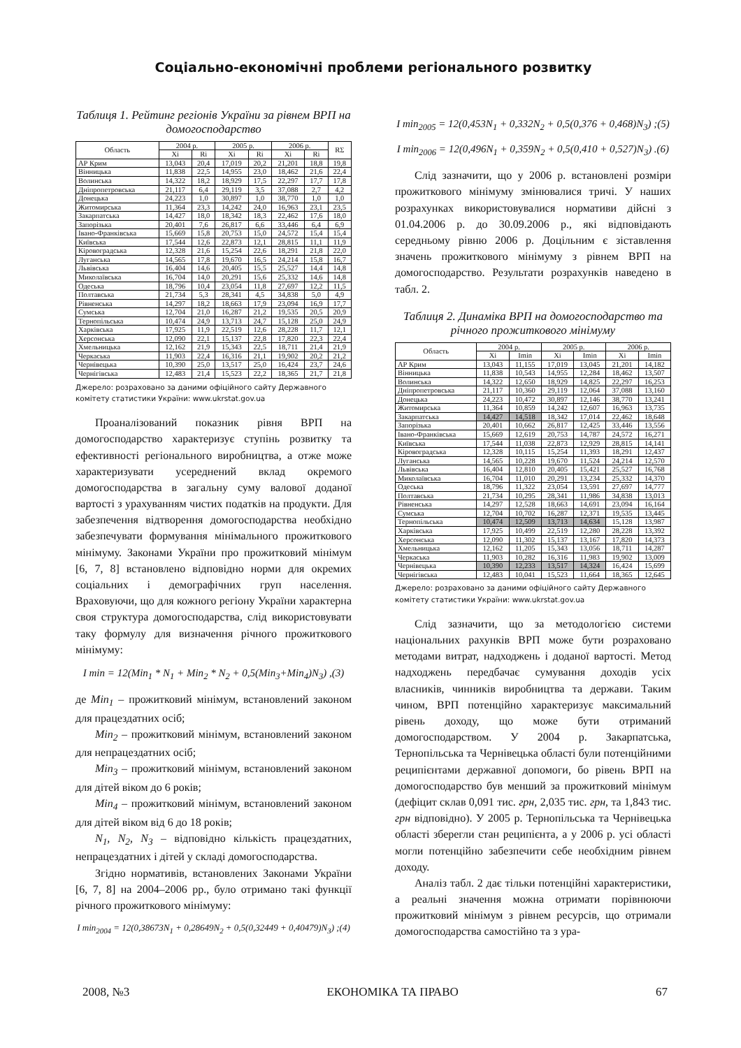Соціально-економічні проблеми регіонального розвитку
Таблиця 1. Рейтинг регіонів України за рівнем ВРП на домогосподарство
| Область | 2004 р. | | 2005 р. | | 2006 р. | | RΣ |
| --- | --- | --- | --- | --- | --- | --- | --- |
| | Xi | Ri | Xi | Ri | Xi | Ri | |
| АР Крим | 13,043 | 20,4 | 17,019 | 20,2 | 21,201 | 18,8 | 19,8 |
| Вінницька | 11,838 | 22,5 | 14,955 | 23,0 | 18,462 | 21,6 | 22,4 |
| Волинська | 14,322 | 18,2 | 18,929 | 17,5 | 22,297 | 17,7 | 17,8 |
| Дніпропетровська | 21,117 | 6,4 | 29,119 | 3,5 | 37,088 | 2,7 | 4,2 |
| Донецька | 24,223 | 1,0 | 30,897 | 1,0 | 38,770 | 1,0 | 1,0 |
| Житомирська | 11,364 | 23,3 | 14,242 | 24,0 | 16,963 | 23,1 | 23,5 |
| Закарпатська | 14,427 | 18,0 | 18,342 | 18,3 | 22,462 | 17,6 | 18,0 |
| Запорізька | 20,401 | 7,6 | 26,817 | 6,6 | 33,446 | 6,4 | 6,9 |
| Івано-Франківська | 15,669 | 15,8 | 20,753 | 15,0 | 24,572 | 15,4 | 15,4 |
| Київська | 17,544 | 12,6 | 22,873 | 12,1 | 28,815 | 11,1 | 11,9 |
| Кіровоградська | 12,328 | 21,6 | 15,254 | 22,6 | 18,291 | 21,8 | 22,0 |
| Луганська | 14,565 | 17,8 | 19,670 | 16,5 | 24,214 | 15,8 | 16,7 |
| Львівська | 16,404 | 14,6 | 20,405 | 15,5 | 25,527 | 14,4 | 14,8 |
| Миколаївська | 16,704 | 14,0 | 20,291 | 15,6 | 25,332 | 14,6 | 14,8 |
| Одеська | 18,796 | 10,4 | 23,054 | 11,8 | 27,697 | 12,2 | 11,5 |
| Полтавська | 21,734 | 5,3 | 28,341 | 4,5 | 34,838 | 5,0 | 4,9 |
| Рівненська | 14,297 | 18,2 | 18,663 | 17,9 | 23,094 | 16,9 | 17,7 |
| Сумська | 12,704 | 21,0 | 16,287 | 21,2 | 19,535 | 20,5 | 20,9 |
| Тернопільська | 10,474 | 24,9 | 13,713 | 24,7 | 15,128 | 25,0 | 24,9 |
| Харківська | 17,925 | 11,9 | 22,519 | 12,6 | 28,228 | 11,7 | 12,1 |
| Херсонська | 12,090 | 22,1 | 15,137 | 22,8 | 17,820 | 22,3 | 22,4 |
| Хмельницька | 12,162 | 21,9 | 15,343 | 22,5 | 18,711 | 21,4 | 21,9 |
| Черкаська | 11,903 | 22,4 | 16,316 | 21,1 | 19,902 | 20,2 | 21,2 |
| Чернівецька | 10,390 | 25,0 | 13,517 | 25,0 | 16,424 | 23,7 | 24,6 |
| Чернігівська | 12,483 | 21,4 | 15,523 | 22,2 | 18,365 | 21,7 | 21,8 |
Джерело: розраховано за даними офіційного сайту Державного комітету статистики України: www.ukrstat.gov.ua
Проаналізований показник рівня ВРП на домогосподарство характеризує ступінь розвитку та ефективності регіонального виробництва, а отже може характеризувати усереднений вклад окремого домогосподарства в загальну суму валової доданої вартості з урахуванням чистих податків на продукти. Для забезпечення відтворення домогосподарства необхідно забезпечувати формування мінімального прожиткового мінімуму. Законами України про прожитковий мінімум [6, 7, 8] встановлено відповідно норми для окремих соціальних і демографічних груп населення. Враховуючи, що для кожного регіону України характерна своя структура домогосподарства, слід використовувати таку формулу для визначення річного прожиткового мінімуму:
I min = 12(Min<sub>1</sub> * N<sub>1</sub> + Min<sub>2</sub> * N<sub>2</sub> + 0,5(Min<sub>3</sub>+Min<sub>4</sub>)N<sub>3</sub>) ,(3)
де Min<sub>1</sub> – прожитковий мінімум, встановлений законом для працездатних осіб;
Min<sub>2</sub> – прожитковий мінімум, встановлений законом для непрацездатних осіб;
Min<sub>3</sub> – прожитковий мінімум, встановлений законом для дітей віком до 6 років;
Min<sub>4</sub> – прожитковий мінімум, встановлений законом для дітей віком від 6 до 18 років;
N<sub>1</sub>, N<sub>2</sub>, N<sub>3</sub> – відповідно кількість працездатних, непрацездатних і дітей у складі домогосподарства.
Згідно нормативів, встановлених Законами України [6, 7, 8] на 2004–2006 рр., було отримано такі функції річного прожиткового мінімуму:
I min<sub>2004</sub> = 12(0,38673N<sub>1</sub> + 0,28649N<sub>2</sub> + 0,5(0,32449 + 0,40479)N<sub>3</sub>) ;(4)
I min<sub>2005</sub> = 12(0,453N<sub>1</sub> + 0,332N<sub>2</sub> + 0,5(0,376 + 0,468)N<sub>3</sub>) ;(5)
I min<sub>2006</sub> = 12(0,496N<sub>1</sub> + 0,359N<sub>2</sub> + 0,5(0,410 + 0,527)N<sub>3</sub>) .(6)
Слід зазначити, що у 2006 р. встановлені розміри прожиткового мінімуму змінювалися тричі. У наших розрахунках використовувалися нормативи дійсні з 01.04.2006 р. до 30.09.2006 р., які відповідають середньому рівню 2006 р. Доцільним є зіставлення значень прожиткового мінімуму з рівнем ВРП на домогосподарство. Результати розрахунків наведено в табл. 2.
Таблиця 2. Динаміка ВРП на домогосподарство та річного прожиткового мінімуму
| Область | 2004 р. | | 2005 р. | | 2006 р. | |
| --- | --- | --- | --- | --- | --- | --- |
| | Xi | Imin | Xi | Imin | Xi | Imin |
| АР Крим | 13,043 | 11,155 | 17,019 | 13,045 | 21,201 | 14,182 |
| Вінницька | 11,838 | 10,543 | 14,955 | 12,284 | 18,462 | 13,507 |
| Волинська | 14,322 | 12,650 | 18,929 | 14,825 | 22,297 | 16,253 |
| Дніпропетровська | 21,117 | 10,360 | 29,119 | 12,064 | 37,088 | 13,160 |
| Донецька | 24,223 | 10,472 | 30,897 | 12,146 | 38,770 | 13,241 |
| Житомирська | 11,364 | 10,859 | 14,242 | 12,607 | 16,963 | 13,735 |
| Закарпатська | 14,427 | 14,518 | 18,342 | 17,014 | 22,462 | 18,648 |
| Запорізька | 20,401 | 10,662 | 26,817 | 12,425 | 33,446 | 13,556 |
| Івано-Франківська | 15,669 | 12,619 | 20,753 | 14,787 | 24,572 | 16,271 |
| Київська | 17,544 | 11,038 | 22,873 | 12,929 | 28,815 | 14,141 |
| Кіровоградська | 12,328 | 10,115 | 15,254 | 11,393 | 18,291 | 12,437 |
| Луганська | 14,565 | 10,228 | 19,670 | 11,524 | 24,214 | 12,570 |
| Львівська | 16,404 | 12,810 | 20,405 | 15,421 | 25,527 | 16,768 |
| Миколаївська | 16,704 | 11,010 | 20,291 | 13,234 | 25,332 | 14,370 |
| Одеська | 18,796 | 11,322 | 23,054 | 13,591 | 27,697 | 14,777 |
| Полтавська | 21,734 | 10,295 | 28,341 | 11,986 | 34,838 | 13,013 |
| Рівненська | 14,297 | 12,528 | 18,663 | 14,691 | 23,094 | 16,164 |
| Сумська | 12,704 | 10,702 | 16,287 | 12,371 | 19,535 | 13,445 |
| Тернопільська | 10,474 | 12,509 | 13,713 | 14,634 | 15,128 | 13,987 |
| Харківська | 17,925 | 10,499 | 22,519 | 12,280 | 28,228 | 13,392 |
| Херсонська | 12,090 | 11,302 | 15,137 | 13,167 | 17,820 | 14,373 |
| Хмельницька | 12,162 | 11,205 | 15,343 | 13,056 | 18,711 | 14,287 |
| Черкаська | 11,903 | 10,282 | 16,316 | 11,983 | 19,902 | 13,009 |
| Чернівецька | 10,390 | 12,233 | 13,517 | 14,324 | 16,424 | 15,699 |
| Чернігівська | 12,483 | 10,041 | 15,523 | 11,664 | 18,365 | 12,645 |
Джерело: розраховано за даними офіційного сайту Державного комітету статистики України: www.ukrstat.gov.ua
Слід зазначити, що за методологією системи національних рахунків ВРП може бути розраховано методами витрат, надходжень і доданої вартості. Метод надходжень передбачає сумування доходів усіх власників, чинників виробництва та держави. Таким чином, ВРП потенційно характеризує максимальний рівень доходу, що може бути отриманий домогосподарством. У 2004 р. Закарпатська, Тернопільська та Чернівецька області були потенційними реципієнтами державної допомоги, бо рівень ВРП на домогосподарство був менший за прожитковий мінімум (дефіцит склав 0,091 тис. грн, 2,035 тис. грн, та 1,843 тис. грн відповідно). У 2005 р. Тернопільська та Чернівецька області зберегли стан реципієнта, а у 2006 р. усі області могли потенційно забезпечити себе необхідним рівнем доходу.
Аналіз табл. 2 дає тільки потенційні характеристики, а реальні значення можна отримати порівнюючи прожитковий мінімум з рівнем ресурсів, що отримали домогосподарства самостійно та з ура-
2008, №3 ЕКОНОМІКА ТА ПРАВО 67